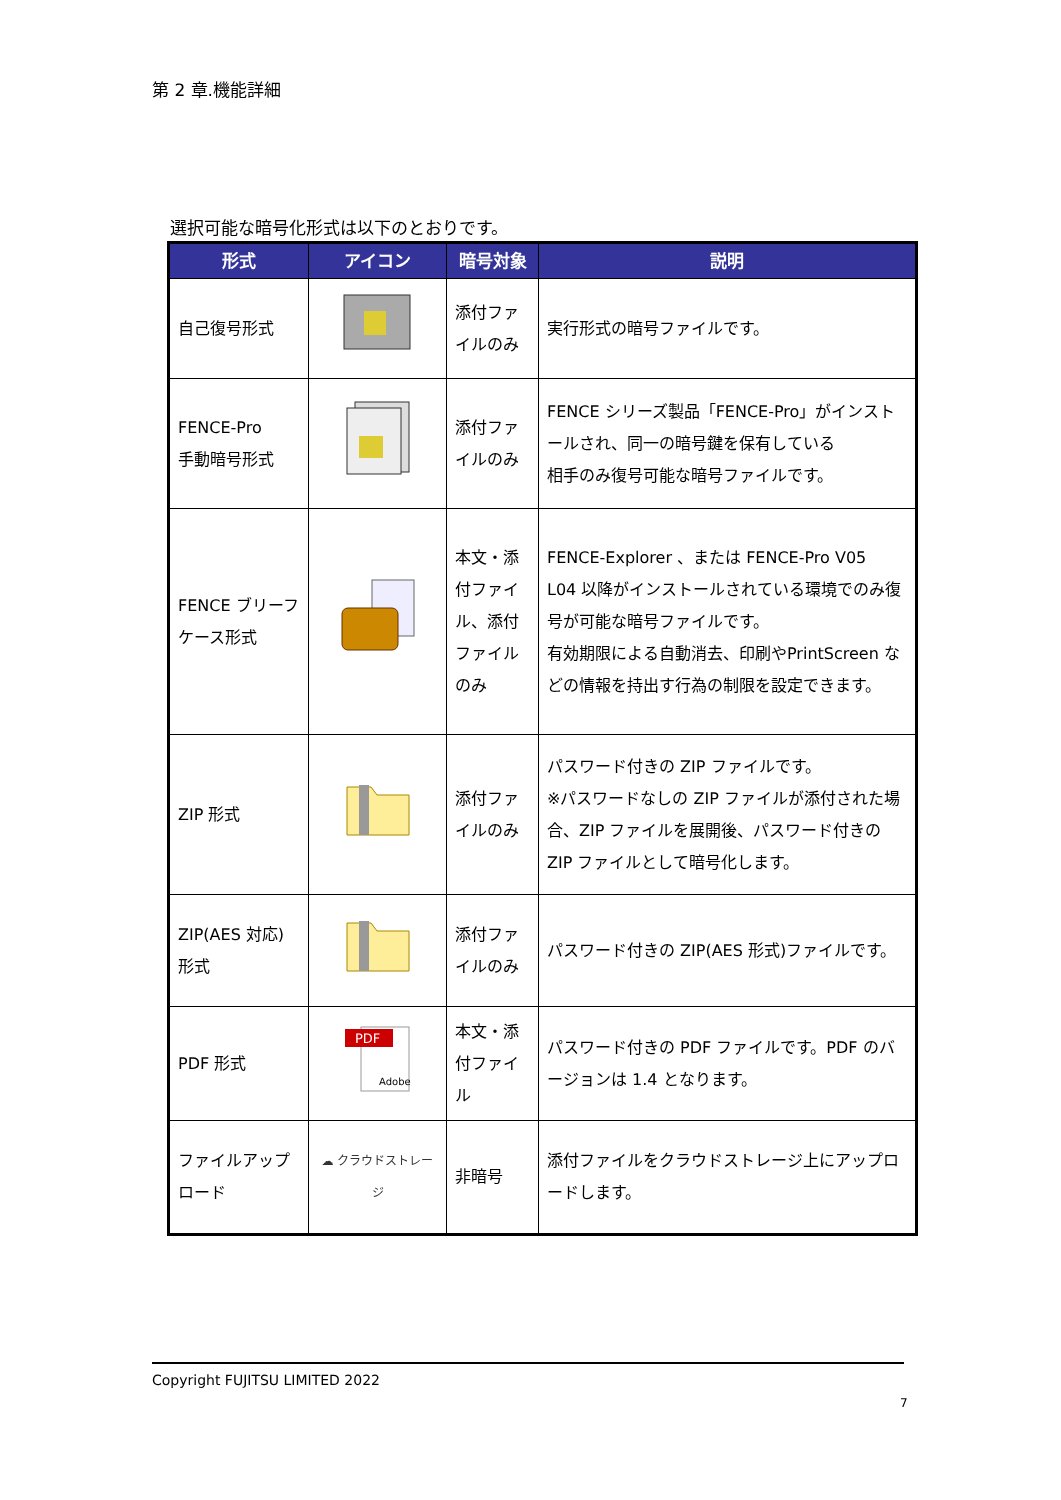第 2 章.機能詳細
選択可能な暗号化形式は以下のとおりです。
| 形式 | アイコン | 暗号対象 | 説明 |
| --- | --- | --- | --- |
| 自己復号形式 | | 添付ファイルのみ | 実行形式の暗号ファイルです。 |
| FENCE-Pro 手動暗号形式 | | 添付ファイルのみ | FENCE シリーズ製品「FENCE-Pro」がインストールされ、同一の暗号鍵を保有している 相手のみ復号可能な暗号ファイルです。 |
| FENCE ブリーフケース形式 | | 本文・添付ファイル、添付ファイルのみ | FENCE-Explorer 、または FENCE-Pro V05 L04 以降がインストールされている環境でのみ復号が可能な暗号ファイルです。 有効期限による自動消去、印刷やPrintScreen などの情報を持出す行為の制限を設定できます。 |
| ZIP 形式 | | 添付ファイルのみ | パスワード付きの ZIP ファイルです。 ※パスワードなしの ZIP ファイルが添付された場合、ZIP ファイルを展開後、パスワード付きの ZIP ファイルとして暗号化します。 |
| ZIP(AES 対応)形式 | | 添付ファイルのみ | パスワード付きの ZIP(AES 形式)ファイルです。 |
| PDF 形式 | PDF Adobe | 本文・添付ファイル | パスワード付きの PDF ファイルです。PDF のバージョンは 1.4 となります。 |
| ファイルアップロード | ☁ クラウドストレージ | 非暗号 | 添付ファイルをクラウドストレージ上にアップロードします。 |
Copyright FUJITSU LIMITED 2022
7